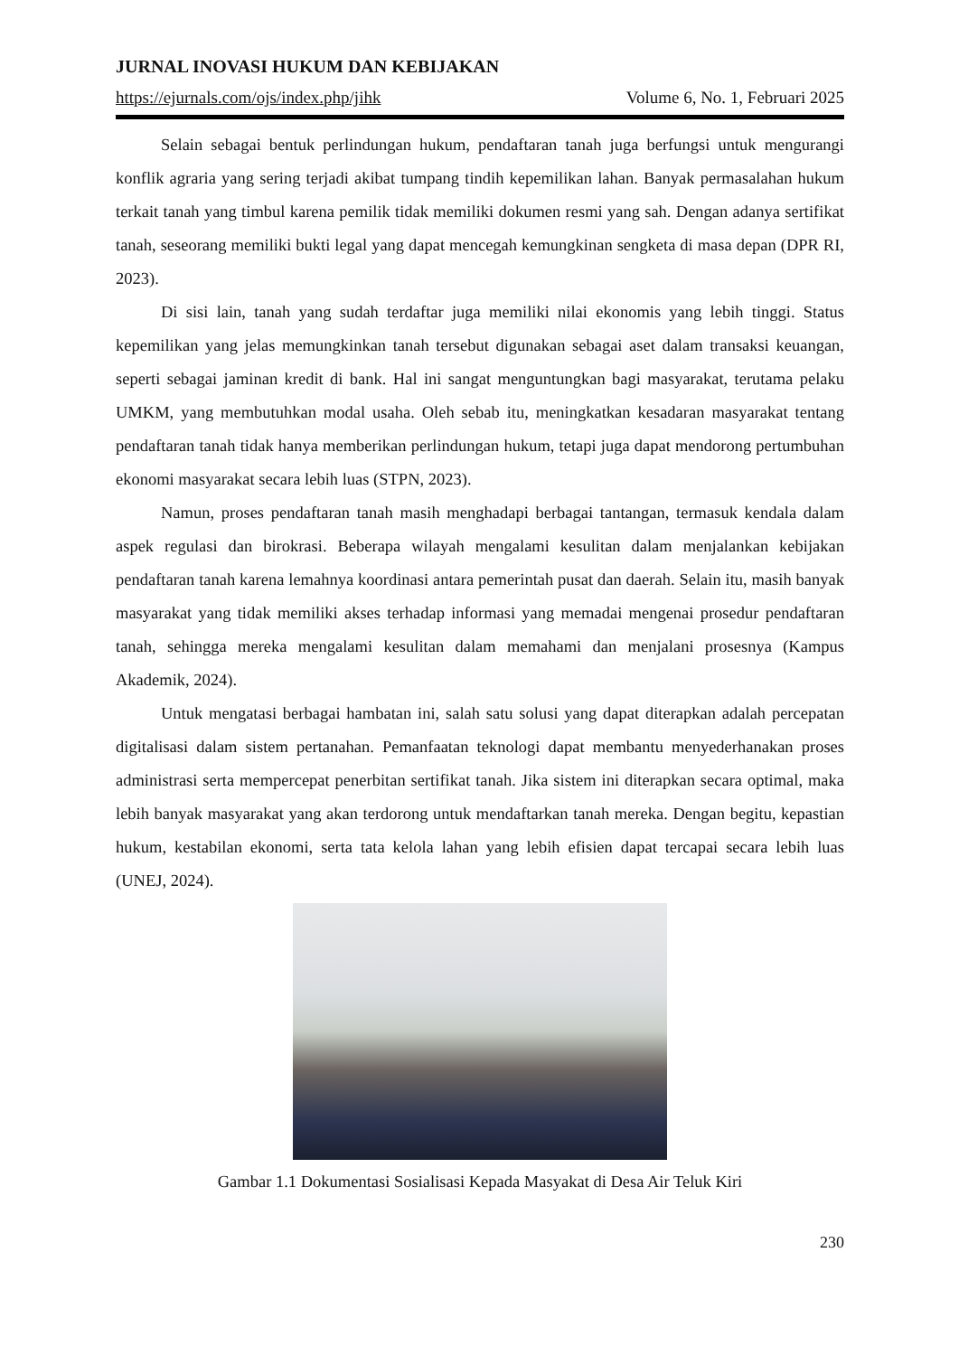JURNAL INOVASI HUKUM DAN KEBIJAKAN
https://ejurnals.com/ojs/index.php/jihk Volume 6, No. 1, Februari 2025
Selain sebagai bentuk perlindungan hukum, pendaftaran tanah juga berfungsi untuk mengurangi konflik agraria yang sering terjadi akibat tumpang tindih kepemilikan lahan. Banyak permasalahan hukum terkait tanah yang timbul karena pemilik tidak memiliki dokumen resmi yang sah. Dengan adanya sertifikat tanah, seseorang memiliki bukti legal yang dapat mencegah kemungkinan sengketa di masa depan (DPR RI, 2023).
Di sisi lain, tanah yang sudah terdaftar juga memiliki nilai ekonomis yang lebih tinggi. Status kepemilikan yang jelas memungkinkan tanah tersebut digunakan sebagai aset dalam transaksi keuangan, seperti sebagai jaminan kredit di bank. Hal ini sangat menguntungkan bagi masyarakat, terutama pelaku UMKM, yang membutuhkan modal usaha. Oleh sebab itu, meningkatkan kesadaran masyarakat tentang pendaftaran tanah tidak hanya memberikan perlindungan hukum, tetapi juga dapat mendorong pertumbuhan ekonomi masyarakat secara lebih luas (STPN, 2023).
Namun, proses pendaftaran tanah masih menghadapi berbagai tantangan, termasuk kendala dalam aspek regulasi dan birokrasi. Beberapa wilayah mengalami kesulitan dalam menjalankan kebijakan pendaftaran tanah karena lemahnya koordinasi antara pemerintah pusat dan daerah. Selain itu, masih banyak masyarakat yang tidak memiliki akses terhadap informasi yang memadai mengenai prosedur pendaftaran tanah, sehingga mereka mengalami kesulitan dalam memahami dan menjalani prosesnya (Kampus Akademik, 2024).
Untuk mengatasi berbagai hambatan ini, salah satu solusi yang dapat diterapkan adalah percepatan digitalisasi dalam sistem pertanahan. Pemanfaatan teknologi dapat membantu menyederhanakan proses administrasi serta mempercepat penerbitan sertifikat tanah. Jika sistem ini diterapkan secara optimal, maka lebih banyak masyarakat yang akan terdorong untuk mendaftarkan tanah mereka. Dengan begitu, kepastian hukum, kestabilan ekonomi, serta tata kelola lahan yang lebih efisien dapat tercapai secara lebih luas (UNEJ, 2024).
Gambar 1.1 Dokumentasi Sosialisasi Kepada Masyakat di Desa Air Teluk Kiri
230